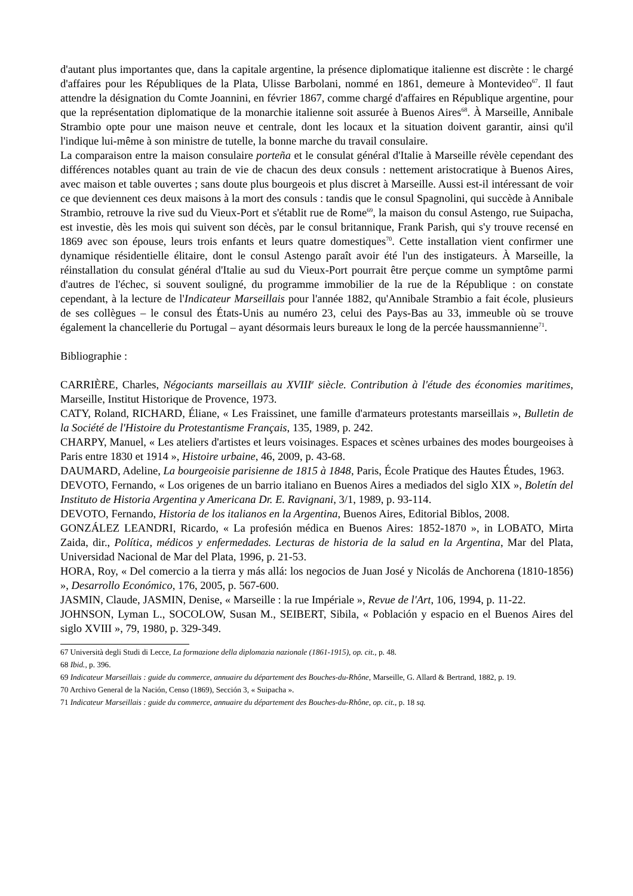d'autant plus importantes que, dans la capitale argentine, la présence diplomatique italienne est discrète : le chargé d'affaires pour les Républiques de la Plata, Ulisse Barbolani, nommé en 1861, demeure à Montevideo<sup>67</sup>. Il faut attendre la désignation du Comte Joannini, en février 1867, comme chargé d'affaires en République argentine, pour que la représentation diplomatique de la monarchie italienne soit assurée à Buenos Aires<sup>68</sup>. À Marseille, Annibale Strambio opte pour une maison neuve et centrale, dont les locaux et la situation doivent garantir, ainsi qu'il l'indique lui-même à son ministre de tutelle, la bonne marche du travail consulaire.
La comparaison entre la maison consulaire porteña et le consulat général d'Italie à Marseille révèle cependant des différences notables quant au train de vie de chacun des deux consuls : nettement aristocratique à Buenos Aires, avec maison et table ouvertes ; sans doute plus bourgeois et plus discret à Marseille. Aussi est-il intéressant de voir ce que deviennent ces deux maisons à la mort des consuls : tandis que le consul Spagnolini, qui succède à Annibale Strambio, retrouve la rive sud du Vieux-Port et s'établit rue de Rome<sup>69</sup>, la maison du consul Astengo, rue Suipacha, est investie, dès les mois qui suivent son décès, par le consul britannique, Frank Parish, qui s'y trouve recensé en 1869 avec son épouse, leurs trois enfants et leurs quatre domestiques<sup>70</sup>. Cette installation vient confirmer une dynamique résidentielle élitaire, dont le consul Astengo paraît avoir été l'un des instigateurs. À Marseille, la réinstallation du consulat général d'Italie au sud du Vieux-Port pourrait être perçue comme un symptôme parmi d'autres de l'échec, si souvent souligné, du programme immobilier de la rue de la République : on constate cependant, à la lecture de l'Indicateur Marseillais pour l'année 1882, qu'Annibale Strambio a fait école, plusieurs de ses collègues – le consul des États-Unis au numéro 23, celui des Pays-Bas au 33, immeuble où se trouve également la chancellerie du Portugal – ayant désormais leurs bureaux le long de la percée haussmannienne<sup>71</sup>.
Bibliographie :
CARRIÈRE, Charles, Négociants marseillais au XVIII<sup>e</sup> siècle. Contribution à l'étude des économies maritimes, Marseille, Institut Historique de Provence, 1973.
CATY, Roland, RICHARD, Éliane, « Les Fraissinet, une famille d'armateurs protestants marseillais », Bulletin de la Société de l'Histoire du Protestantisme Français, 135, 1989, p. 242.
CHARPY, Manuel, « Les ateliers d'artistes et leurs voisinages. Espaces et scènes urbaines des modes bourgeoises à Paris entre 1830 et 1914 », Histoire urbaine, 46, 2009, p. 43-68.
DAUMARD, Adeline, La bourgeoisie parisienne de 1815 à 1848, Paris, École Pratique des Hautes Études, 1963.
DEVOTO, Fernando, « Los origenes de un barrio italiano en Buenos Aires a mediados del siglo XIX », Boletín del Instituto de Historia Argentina y Americana Dr. E. Ravignani, 3/1, 1989, p. 93-114.
DEVOTO, Fernando, Historia de los italianos en la Argentina, Buenos Aires, Editorial Biblos, 2008.
GONZÁLEZ LEANDRI, Ricardo, « La profesión médica en Buenos Aires: 1852-1870 », in LOBATO, Mirta Zaida, dir., Política, médicos y enfermedades. Lecturas de historia de la salud en la Argentina, Mar del Plata, Universidad Nacional de Mar del Plata, 1996, p. 21-53.
HORA, Roy, « Del comercio a la tierra y más allá: los negocios de Juan José y Nicolás de Anchorena (1810-1856) », Desarrollo Económico, 176, 2005, p. 567-600.
JASMIN, Claude, JASMIN, Denise, « Marseille : la rue Impériale », Revue de l'Art, 106, 1994, p. 11-22.
JOHNSON, Lyman L., SOCOLOW, Susan M., SEIBERT, Sibila, « Población y espacio en el Buenos Aires del siglo XVIII », 79, 1980, p. 329-349.
67 Università degli Studi di Lecce, La formazione della diplomazia nazionale (1861-1915), op. cit., p. 48.
68 Ibid., p. 396.
69 Indicateur Marseillais : guide du commerce, annuaire du département des Bouches-du-Rhône, Marseille, G. Allard & Bertrand, 1882, p. 19.
70 Archivo General de la Nación, Censo (1869), Sección 3, « Suipacha ».
71 Indicateur Marseillais : guide du commerce, annuaire du département des Bouches-du-Rhône, op. cit., p. 18 sq.